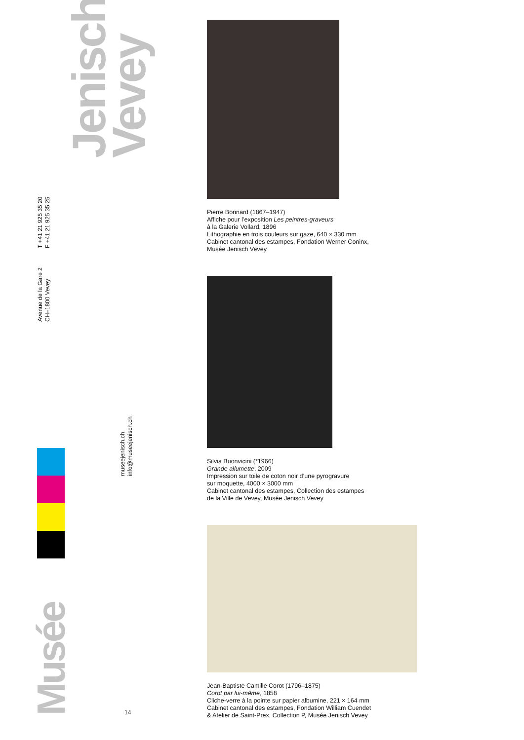Jenisch
Vevey
T +41 21 925 35 20
F +41 21 925 35 25
Avenue de la Gare 2
CH–1800 Vevey
museejenisch.ch
info@museejenisch.ch
Musée
14
Pierre Bonnard (1867–1947)
Affiche pour l’exposition Les peintres-graveurs
à la Galerie Vollard, 1896
Lithographie en trois couleurs sur gaze, 640 × 330 mm
Cabinet cantonal des estampes, Fondation Werner Coninx,
Musée Jenisch Vevey
Silvia Buonvicini (*1966)
Grande allumette, 2009
Impression sur toile de coton noir d’une pyrogravure
sur moquette, 4000 × 3000 mm
Cabinet cantonal des estampes, Collection des estampes
de la Ville de Vevey, Musée Jenisch Vevey
Jean-Baptiste Camille Corot (1796–1875)
Corot par lui-même, 1858
Cliche-verre à la pointe sur papier albumine, 221 × 164 mm
Cabinet cantonal des estampes, Fondation William Cuendet
& Atelier de Saint-Prex, Collection P, Musée Jenisch Vevey